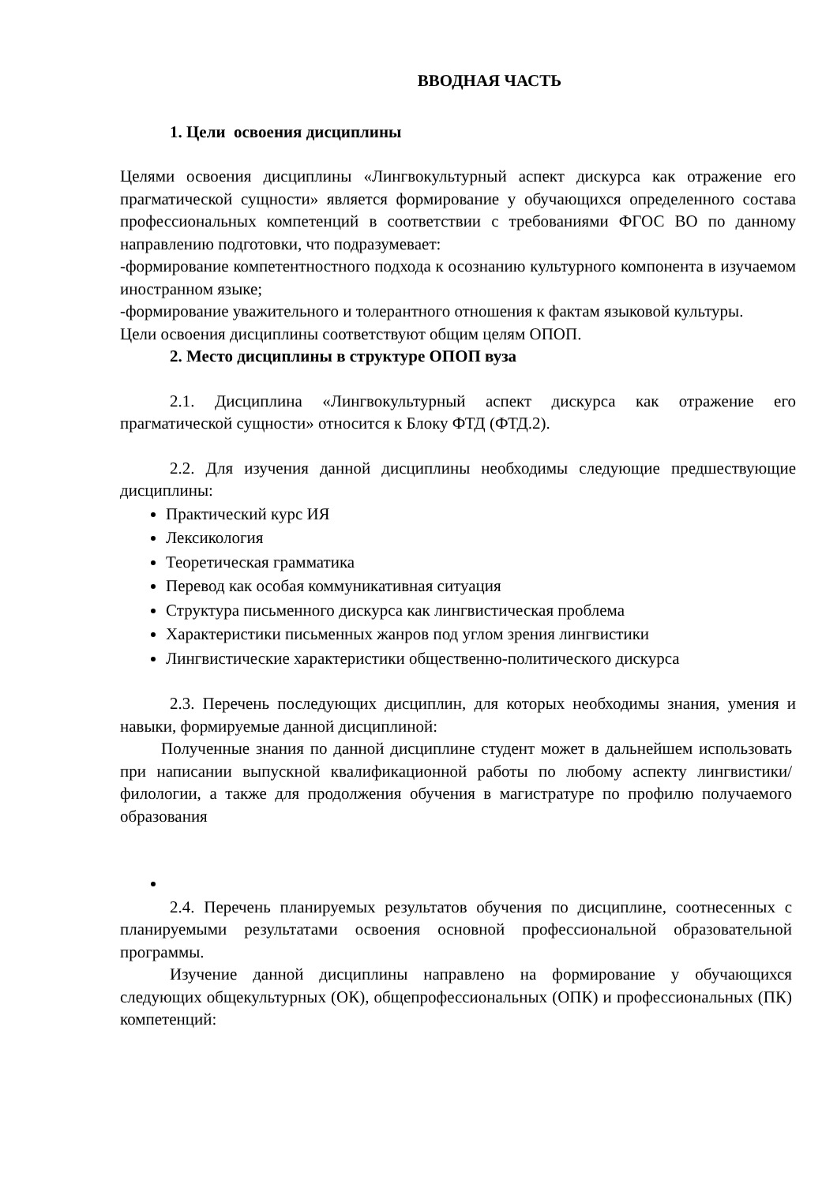ВВОДНАЯ ЧАСТЬ
1. Цели освоения дисциплины
Целями освоения дисциплины «Лингвокультурный аспект дискурса как отражение его прагматической сущности» является формирование у обучающихся определенного состава профессиональных компетенций в соответствии с требованиями ФГОС ВО по данному направлению подготовки, что подразумевает:
-формирование компетентностного подхода к осознанию культурного компонента в изучаемом иностранном языке;
-формирование уважительного и толерантного отношения к фактам языковой культуры.
Цели освоения дисциплины соответствуют общим целям ОПОП.
2. Место дисциплины в структуре ОПОП вуза
2.1. Дисциплина «Лингвокультурный аспект дискурса как отражение его прагматической сущности» относится к Блоку ФТД (ФТД.2).
2.2. Для изучения данной дисциплины необходимы следующие предшествующие дисциплины:
Практический курс ИЯ
Лексикология
Теоретическая грамматика
Перевод как особая коммуникативная ситуация
Структура письменного дискурса как лингвистическая проблема
Характеристики письменных жанров под углом зрения лингвистики
Лингвистические характеристики общественно-политического дискурса
2.3. Перечень последующих дисциплин, для которых необходимы знания, умения и навыки, формируемые данной дисциплиной:
Полученные знания по данной дисциплине студент может в дальнейшем использовать при написании выпускной квалификационной работы по любому аспекту лингвистики/филологии, а также для продолжения обучения в магистратуре по профилю получаемого образования
2.4. Перечень планируемых результатов обучения по дисциплине, соотнесенных с планируемыми результатами освоения основной профессиональной образовательной программы.
Изучение данной дисциплины направлено на формирование у обучающихся следующих общекультурных (ОК), общепрофессиональных (ОПК) и профессиональных (ПК) компетенций: